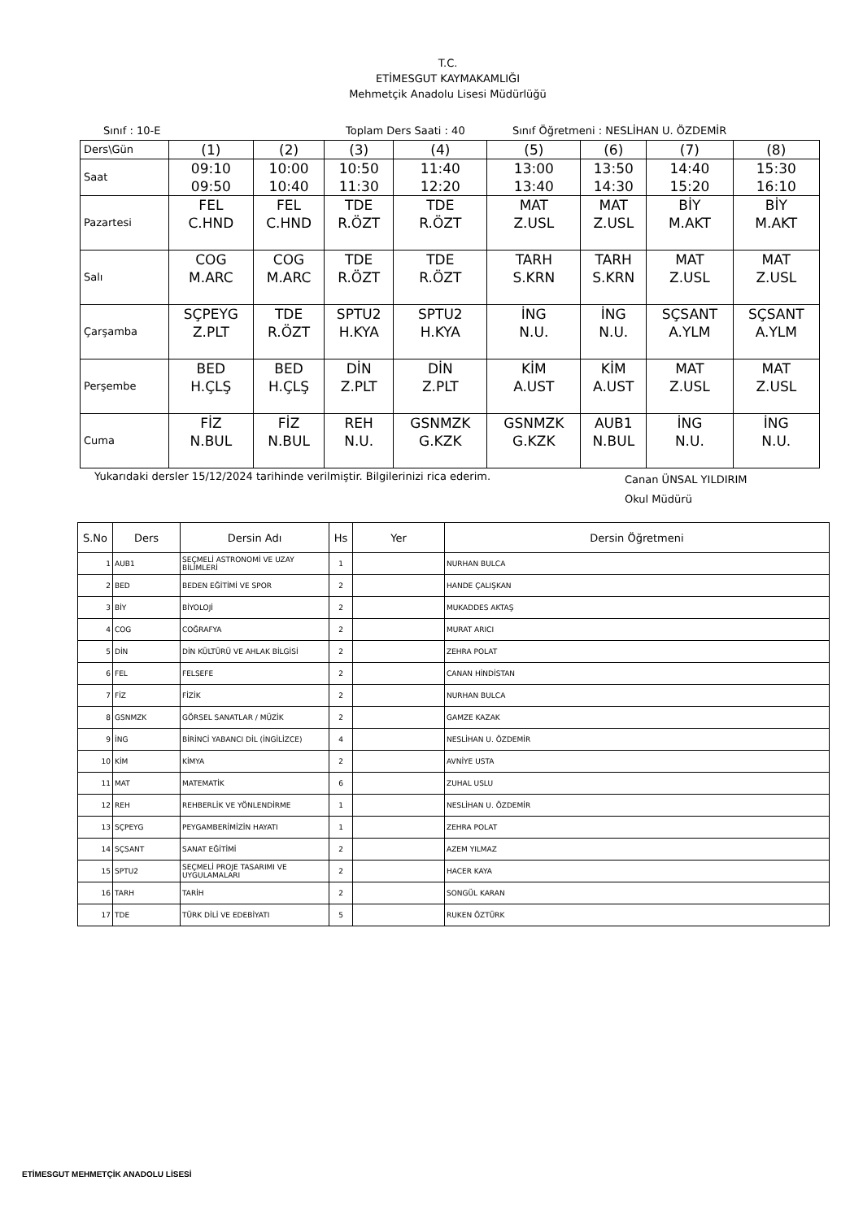T.C.
ETİMESGUT KAYMAKAMLIĞI
Mehmetçik Anadolu Lisesi Müdürlüğü
Sınıf : 10-E Toplam Ders Saati : 40 Sınıf Öğretmeni : NESLİHAN U. ÖZDEMİR
| Ders\Gün | (1) | (2) | (3) | (4) | (5) | (6) | (7) | (8) |
| Saat | 09:10 09:50 | 10:00 10:40 | 10:50 11:30 | 11:40 12:20 | 13:00 13:40 | 13:50 14:30 | 14:40 15:20 | 15:30 16:10 |
| Pazartesi | FEL C.HND | FEL C.HND | TDE R.ÖZT | TDE R.ÖZT | MAT Z.USL | MAT Z.USL | BİY M.AKT | BİY M.AKT |
| Salı | COG M.ARC | COG M.ARC | TDE R.ÖZT | TDE R.ÖZT | TARH S.KRN | TARH S.KRN | MAT Z.USL | MAT Z.USL |
| Çarşamba | SÇPEYG Z.PLT | TDE R.ÖZT | SPTU2 H.KYA | SPTU2 H.KYA | İNG N.U. | İNG N.U. | SÇSANT A.YLM | SÇSANT A.YLM |
| Perşembe | BED H.ÇLŞ | BED H.ÇLŞ | DİN Z.PLT | DİN Z.PLT | KİM A.UST | KİM A.UST | MAT Z.USL | MAT Z.USL |
| Cuma | FİZ N.BUL | FİZ N.BUL | REH N.U. | GSNMZK G.KZK | GSNMZK G.KZK | AUB1 N.BUL | İNG N.U. | İNG N.U. |
Yukarıdaki dersler 15/12/2024 tarihinde verilmiştir. Bilgilerinizi rica ederim. Canan ÜNSAL YILDIRIM
Okul Müdürü
| S.No | Ders | Dersin Adı | Hs | Yer | Dersin Öğretmeni |
| --- | --- | --- | --- | --- | --- |
| 1 | AUB1 | SEÇMELİ ASTRONOMİ VE UZAY BİLİMLERİ | 1 | | NURHAN BULCA |
| 2 | BED | BEDEN EĞİTİMİ VE SPOR | 2 | | HANDE ÇALIŞKAN |
| 3 | BİY | BİYOLOJİ | 2 | | MUKADDES AKTAŞ |
| 4 | COG | COĞRAFYA | 2 | | MURAT ARICI |
| 5 | DİN | DİN KÜLTÜRÜ VE AHLAK BİLGİSİ | 2 | | ZEHRA POLAT |
| 6 | FEL | FELSEFE | 2 | | CANAN HİNDİSTAN |
| 7 | FİZ | FİZİK | 2 | | NURHAN BULCA |
| 8 | GSNMZK | GÖRSEL SANATLAR / MÜZİK | 2 | | GAMZE KAZAK |
| 9 | İNG | BİRİNCİ YABANCI DİL (İNGİLİZCE) | 4 | | NESLİHAN U. ÖZDEMİR |
| 10 | KİM | KİMYA | 2 | | AVNİYE USTA |
| 11 | MAT | MATEMATİK | 6 | | ZUHAL USLU |
| 12 | REH | REHBERLİK VE YÖNLENDİRME | 1 | | NESLİHAN U. ÖZDEMİR |
| 13 | SÇPEYG | PEYGAMBERİMİZİN HAYATI | 1 | | ZEHRA POLAT |
| 14 | SÇSANT | SANAT EĞİTİMİ | 2 | | AZEM YILMAZ |
| 15 | SPTU2 | SEÇMELİ PROJE TASARIMI VE UYGULAMALARI | 2 | | HACER KAYA |
| 16 | TARH | TARİH | 2 | | SONGÜL KARAN |
| 17 | TDE | TÜRK DİLİ VE EDEBİYATI | 5 | | RUKEN ÖZTÜRK |
ETİMESGUT MEHMETÇİK ANADOLU LİSESİ